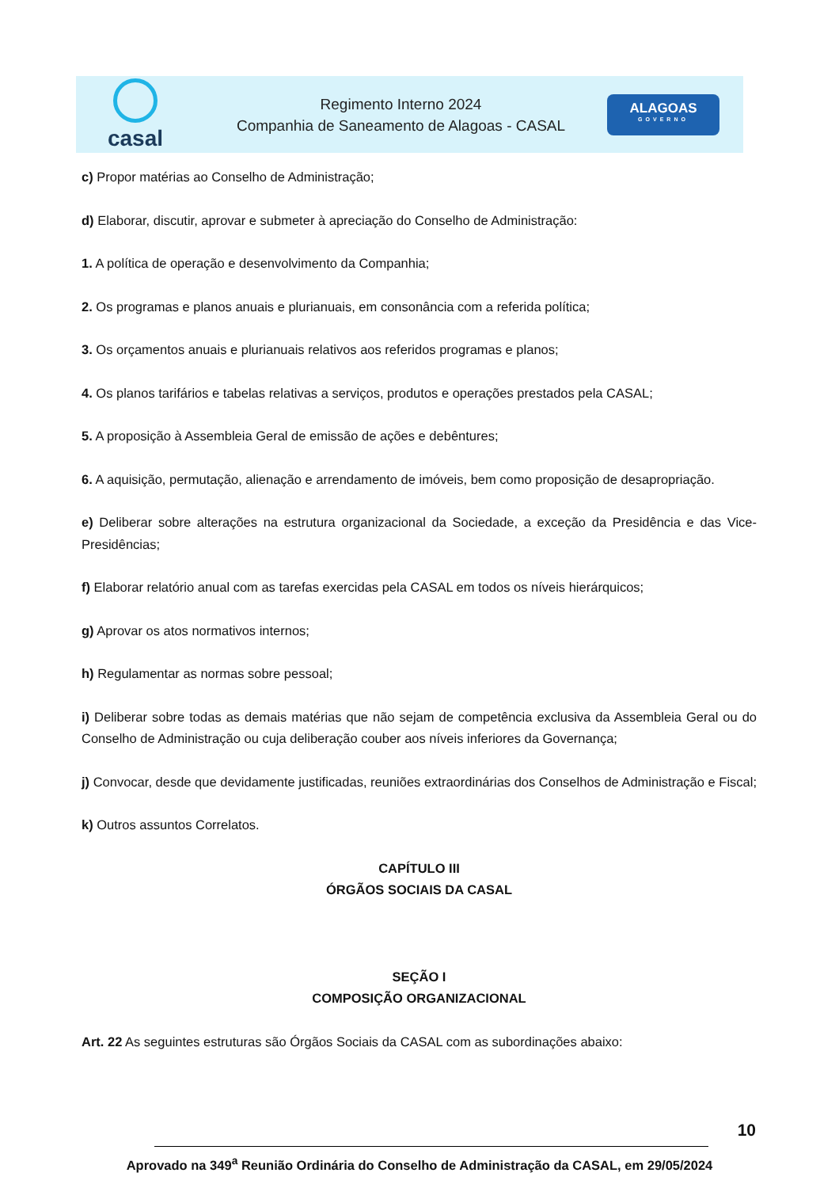casal
Regimento Interno 2024
Companhia de Saneamento de Alagoas - CASAL
ALAGOAS
GOVERNO
c) Propor matérias ao Conselho de Administração;
d) Elaborar, discutir, aprovar e submeter à apreciação do Conselho de Administração:
1. A política de operação e desenvolvimento da Companhia;
2. Os programas e planos anuais e plurianuais, em consonância com a referida política;
3. Os orçamentos anuais e plurianuais relativos aos referidos programas e planos;
4. Os planos tarifários e tabelas relativas a serviços, produtos e operações prestados pela CASAL;
5. A proposição à Assembleia Geral de emissão de ações e debêntures;
6. A aquisição, permutação, alienação e arrendamento de imóveis, bem como proposição de desapropriação.
e) Deliberar sobre alterações na estrutura organizacional da Sociedade, a exceção da Presidência e das Vice-Presidências;
f) Elaborar relatório anual com as tarefas exercidas pela CASAL em todos os níveis hierárquicos;
g) Aprovar os atos normativos internos;
h) Regulamentar as normas sobre pessoal;
i) Deliberar sobre todas as demais matérias que não sejam de competência exclusiva da Assembleia Geral ou do Conselho de Administração ou cuja deliberação couber aos níveis inferiores da Governança;
j) Convocar, desde que devidamente justificadas, reuniões extraordinárias dos Conselhos de Administração e Fiscal;
k) Outros assuntos Correlatos.
CAPÍTULO III
ÓRGÃOS SOCIAIS DA CASAL
SEÇÃO I
COMPOSIÇÃO ORGANIZACIONAL
Art. 22 As seguintes estruturas são Órgãos Sociais da CASAL com as subordinações abaixo:
10
Aprovado na 349<sup>a</sup> Reunião Ordinária do Conselho de Administração da CASAL, em 29/05/2024